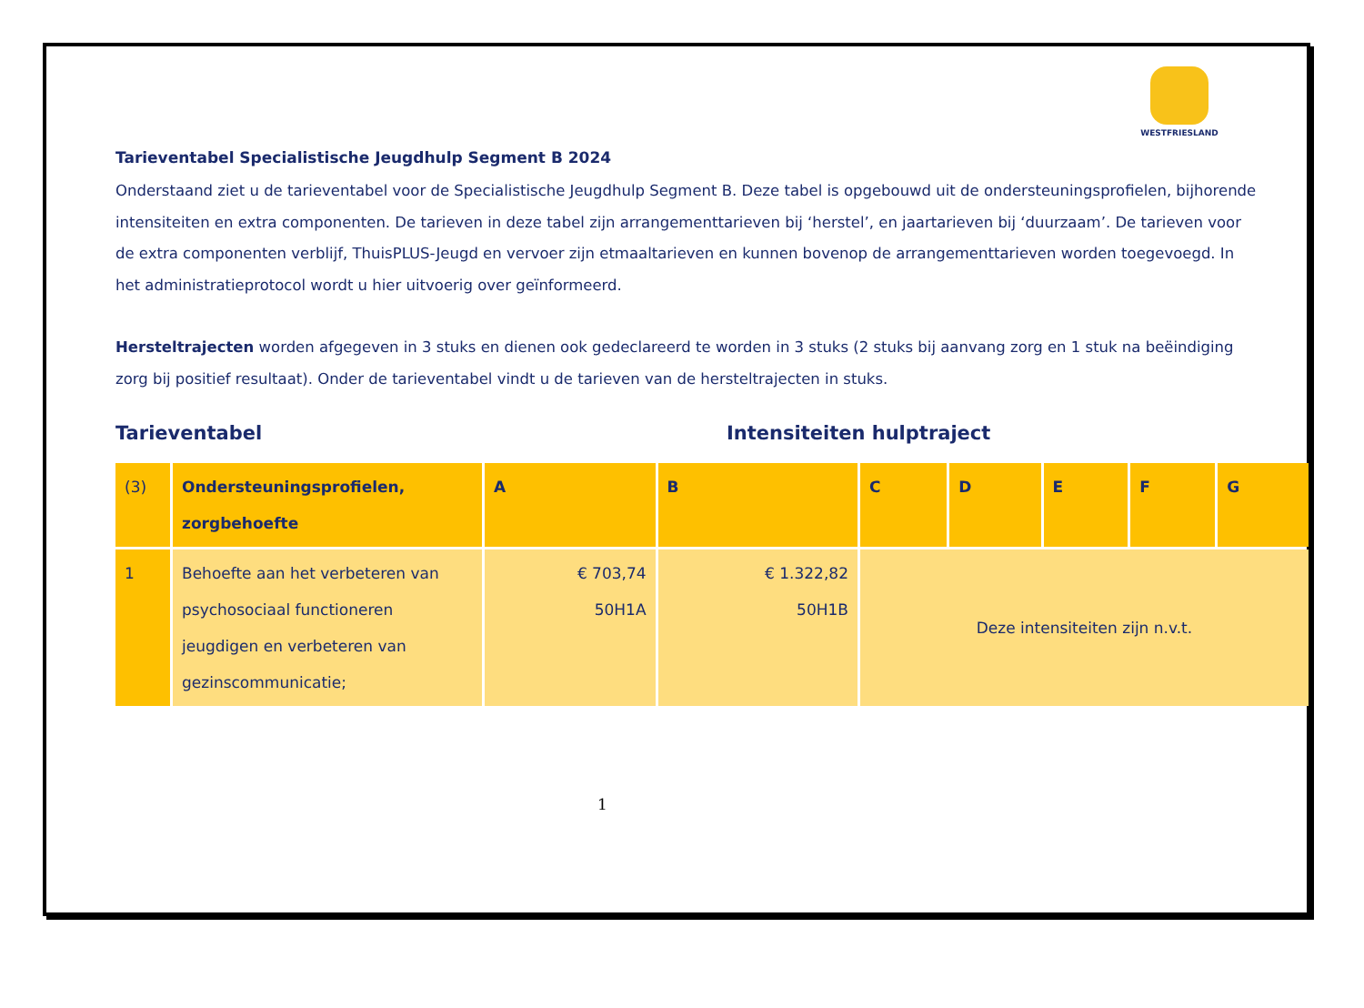WESTFRIESLAND
Tarieventabel Specialistische Jeugdhulp Segment B 2024
Onderstaand ziet u de tarieventabel voor de Specialistische Jeugdhulp Segment B. Deze tabel is opgebouwd uit de ondersteuningsprofielen, bijhorende intensiteiten en extra componenten. De tarieven in deze tabel zijn arrangementtarieven bij ‘herstel’, en jaartarieven bij ‘duurzaam’. De tarieven voor de extra componenten verblijf, ThuisPLUS-Jeugd en vervoer zijn etmaaltarieven en kunnen bovenop de arrangementtarieven worden toegevoegd. In het administratieprotocol wordt u hier uitvoerig over geïnformeerd.
Hersteltrajecten worden afgegeven in 3 stuks en dienen ook gedeclareerd te worden in 3 stuks (2 stuks bij aanvang zorg en 1 stuk na beëindiging zorg bij positief resultaat). Onder de tarieventabel vindt u de tarieven van de hersteltrajecten in stuks.
Tarieventabel Intensiteiten hulptraject
| (3) | Ondersteuningsprofielen, zorgbehoefte | A | B | C | D | E | F | G |
| --- | --- | --- | --- | --- | --- | --- | --- | --- |
| 1 | Behoefte aan het verbeteren van psychosociaal functioneren jeugdigen en verbeteren van gezinscommunicatie; | € 703,74 50H1A | € 1.322,82 50H1B | Deze intensiteiten zijn n.v.t. | | | | |
1